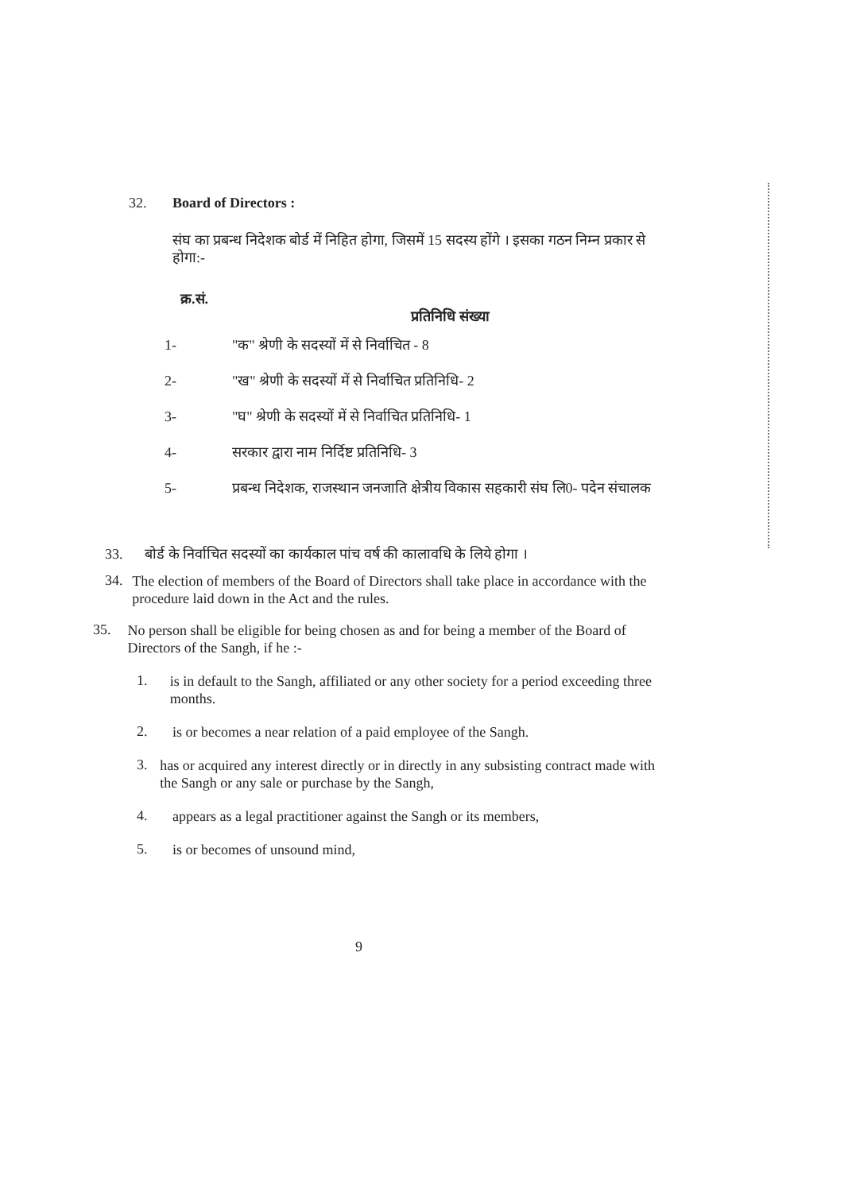32. Board of Directors :
संघ का प्रबन्ध निदेशक बोर्ड में निहित होगा, जिसमें 15 सदस्य होंगे । इसका गठन निम्न प्रकार से होगा:-
क्र.सं.
प्रतिनिधि संख्या
1- "क" श्रेणी के सदस्यों में से निर्वाचित - 8
2- "ख" श्रेणी के सदस्यों में से निर्वाचित प्रतिनिधि- 2
3- "घ" श्रेणी के सदस्यों में से निर्वाचित प्रतिनिधि- 1
4- सरकार द्वारा नाम निर्दिष्ट प्रतिनिधि- 3
5- प्रबन्ध निदेशक, राजस्थान जनजाति क्षेत्रीय विकास सहकारी संघ लि0- पदेन संचालक
33. बोर्ड के निर्वाचित सदस्यों का कार्यकाल पांच वर्ष की कालावधि के लिये होगा ।
34.
The election of members of the Board of Directors shall take place in accordance with the procedure laid down in the Act and the rules.
35.
No person shall be eligible for being chosen as and for being a member of the Board of Directors of the Sangh, if he :-
1.
is in default to the Sangh, affiliated or any other society for a period exceeding three months.
2.
is or becomes a near relation of a paid employee of the Sangh.
3.
has or acquired any interest directly or in directly in any subsisting contract made with the Sangh or any sale or purchase by the Sangh,
4.
appears as a legal practitioner against the Sangh or its members,
5.
is or becomes of unsound mind,
9